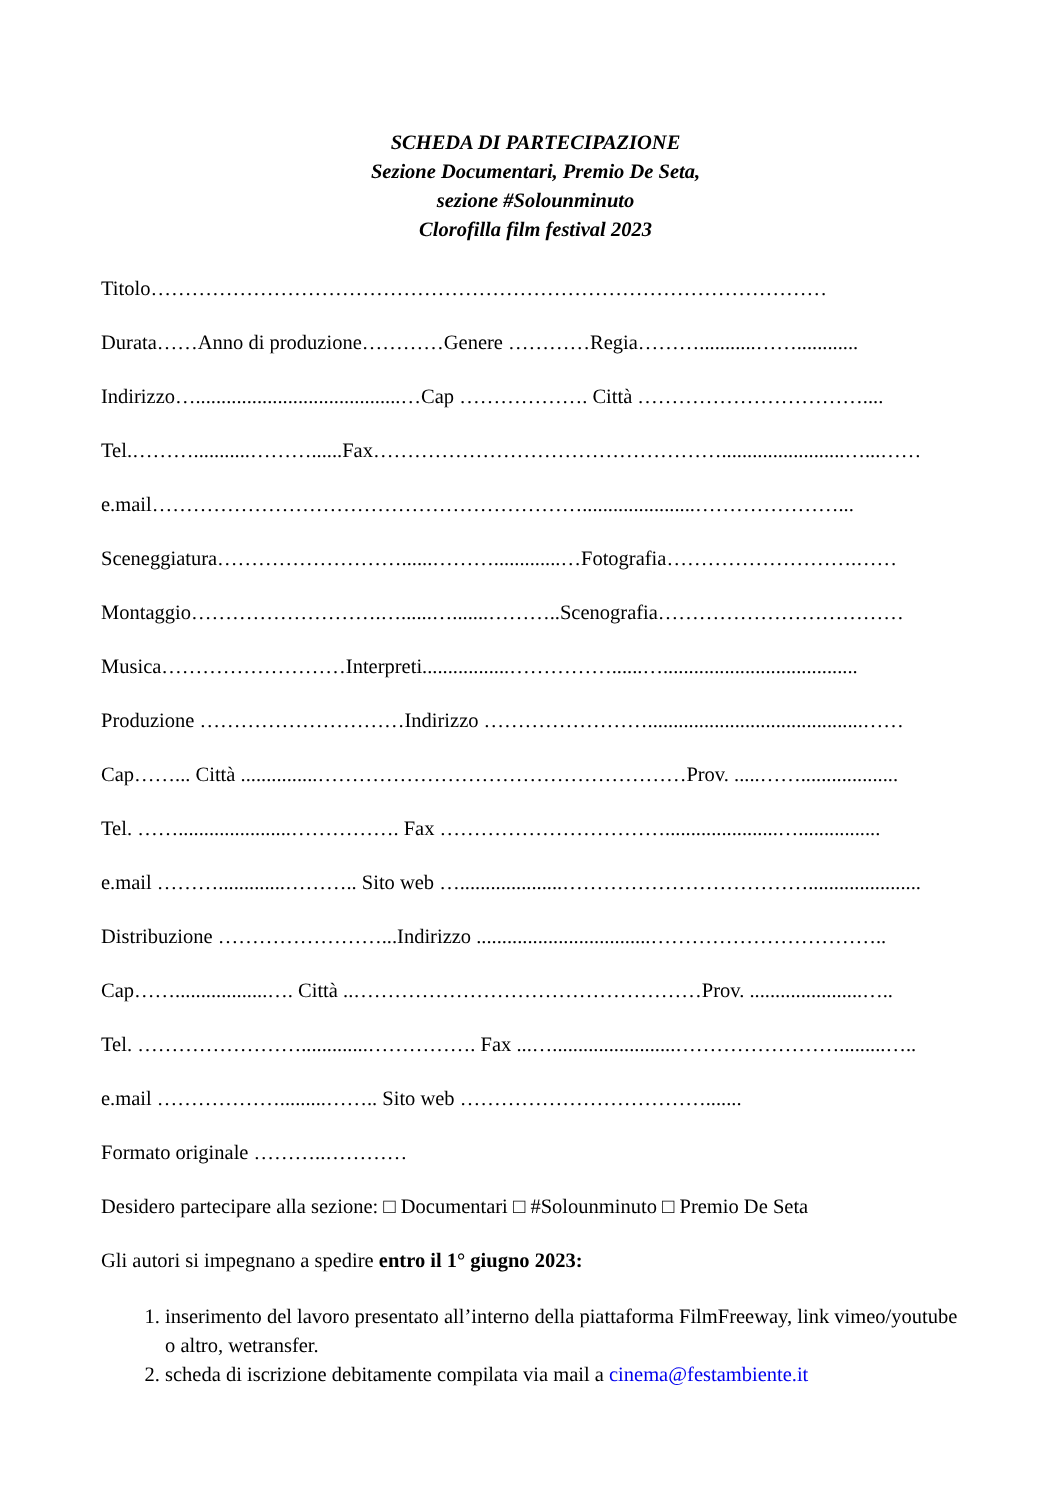SCHEDA DI PARTECIPAZIONE
Sezione Documentari, Premio De Seta,
sezione #Solounminuto
Clorofilla film festival 2023
Titolo………………………………………………………………………………………
Durata……Anno di produzione…………Genere …………Regia………...........……............
Indirizzo…........................................…Cap ………………. Città ……………………………....
Tel.………...........………......Fax……………………………………………........................…...……
e.mail………………………………………………………......................…………………...
Sceneggiatura………………………......……….............…Fotografia……………………….……
Montaggio……………………….…......….......………..Scenografia………………………………
Musica………………………Interpreti.................……………......…......................................
Produzione …………………………Indirizzo ……………………..........................................……
Cap……... Città ...............………………………………………………Prov. .....……...................
Tel. ……......................……………. Fax ……………………………......................…................
e.mail ……….............……….. Sito web …....................………………………………......................
Distribuzione ……………………...Indirizzo ..................................……………………………..
Cap……..................…. Città ..……………………………………………Prov. ......................…..
Tel. …………………….............……………. Fax ...…........................…………………….........…..
e.mail ……………….........…….. Sito web ……………………………….......
Formato originale ………..…………
Desidero partecipare alla sezione: □ Documentari □ #Solounminuto □ Premio De Seta
Gli autori si impegnano a spedire entro il 1° giugno 2023:
1. inserimento del lavoro presentato all’interno della piattaforma FilmFreeway, link vimeo/youtube o altro, wetransfer.
2. scheda di iscrizione debitamente compilata via mail a cinema@festambiente.it